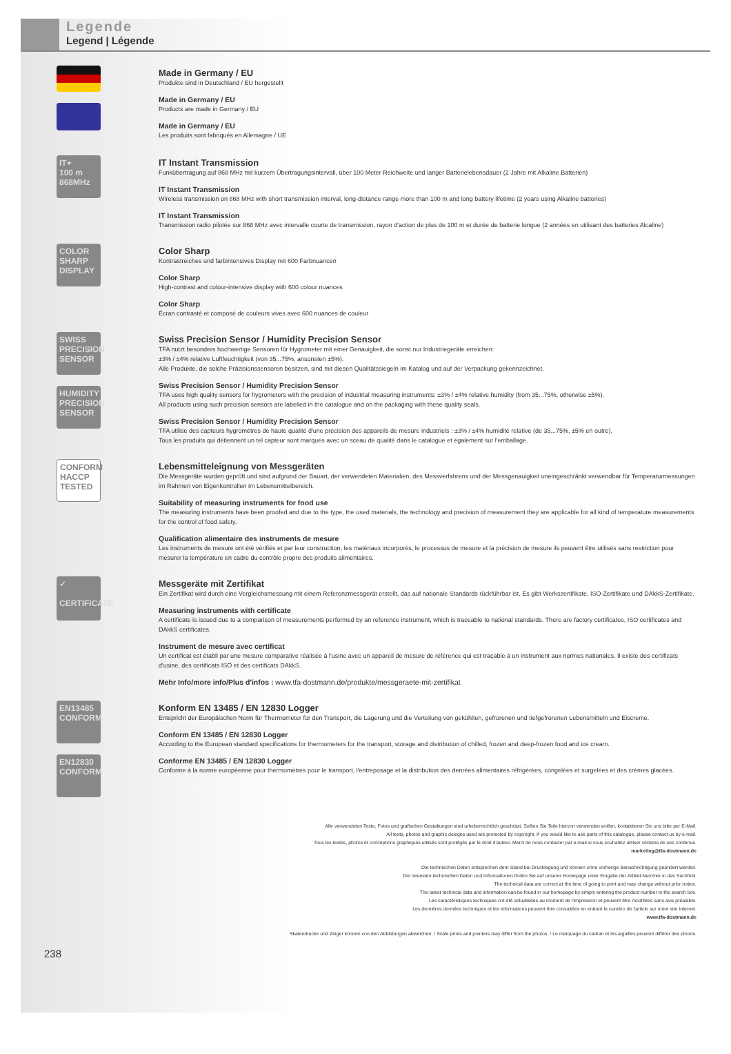Legende
Legend | Légende
Made in Germany / EU
Produkte sind in Deutschland / EU hergestellt
Made in Germany / EU
Products are made in Germany / EU
Made in Germany / EU
Les produits sont fabriqués en Allemagne / UE
IT+
100 m
868MHz
IT Instant Transmission
Funkübertragung auf 868 MHz mit kurzem Übertragungsintervall, über 100 Meter Reichweite und langer Batterielebensdauer (2 Jahre mit Alkaline Batterien)
IT Instant Transmission
Wireless transmission on 868 MHz with short transmission interval, long-distance range more than 100 m and long battery lifetime (2 years using Alkaline batteries)
IT Instant Transmission
Transmission radio pilotée sur 868 MHz avec intervalle courte de transmission, rayon d'action de plus de 100 m et durée de batterie longue (2 années en utilisant des batteries Alcaline)
COLOR
SHARP
DISPLAY
Color Sharp
Kontrastreiches und farbintensives Display mit 600 Farbnuancen
Color Sharp
High-contrast and colour-intensive display with 600 colour nuances
Color Sharp
Écran contrasté et composé de couleurs vives avec 600 nuances de couleur
SWISS
PRECISION
SENSOR
HUMIDITY
PRECISION
SENSOR
Swiss Precision Sensor / Humidity Precision Sensor
TFA nutzt besonders hochwertige Sensoren für Hygrometer mit einer Genauigkeit, die sonst nur Industriegeräte erreichen:
±3% / ±4% relative Luftfeuchtigkeit (von 35...75%, ansonsten ±5%).
Alle Produkte, die solche Präzisionssensoren besitzen, sind mit diesen Qualitätssiegeln im Katalog und auf der Verpackung gekennzeichnet.
Swiss Precision Sensor / Humidity Precision Sensor
TFA uses high quality sensors for hygrometers with the precision of industrial measuring instruments: ±3% / ±4% relative humidity (from 35...75%, otherwise ±5%).
All products using such precision sensors are labelled in the catalogue and on the packaging with these quality seals.
Swiss Precision Sensor / Humidity Precision Sensor
TFA utilise des capteurs hygrométres de haute qualité d'une précision des appareils de mesure industriels : ±3% / ±4% humidité relative (de 35...75%, ±5% en outre).
Tous les produits qui détiennent un tel capteur sont marqués avec un sceau de qualité dans le catalogue et également sur l'emballage.
CONFORM
HACCP
TESTED
Lebensmitteleignung von Messgeräten
Die Messgeräte wurden geprüft und sind aufgrund der Bauart, der verwendeten Materialien, des Messverfahrens und der Messgenauigkeit uneingeschränkt verwendbar für Temperaturmessungen im Rahmen von Eigenkontrollen im Lebensmittelbereich.
Suitability of measuring instruments for food use
The measuring instruments have been proofed and due to the type, the used materials, the technology and precision of measurement they are applicable for all kind of temperature measurements for the control of food safety.
Qualification alimentaire des instruments de mesure
Les instruments de mesure ont été vérifiés et par leur construction, les matériaux incorporés, le processus de mesure et la précision de mesure ils peuvent être utilisés sans restriction pour mesurer la température en cadre du contrôle propre des produits alimentaires.
✓
CERTIFICATE
Messgeräte mit Zertifikat
Ein Zertifikat wird durch eine Vergleichsmessung mit einem Referenzmessgerät erstellt, das auf nationale Standards rückführbar ist. Es gibt Werkszertifikate, ISO-Zertifikate und DAkkS-Zertifikate.
Measuring instruments with certificate
A certificate is issued due to a comparison of measurements performed by an reference instrument, which is traceable to national standards. There are factory certificates, ISO certificates and DAkkS certificates.
Instrument de mesure avec certificat
Un certificat est établi par une mesure comparative réalisée à l'usine avec un appareil de mesure de référence qui est traçable à un instrument aux normes nationales. Il existe des certificats d'usine, des certificats ISO et des certificats DAkkS.
Mehr Info/more info/Plus d'infos : www.tfa-dostmann.de/produkte/messgeraete-mit-zertifikat
EN13485
CONFORM
EN12830
CONFORM
Konform EN 13485 / EN 12830 Logger
Entspricht der Europäischen Norm für Thermometer für den Transport, die Lagerung und die Verteilung von gekühlten, gefrorenen und tiefgefrorenen Lebensmitteln und Eiscreme.
Conform EN 13485 / EN 12830 Logger
According to the European standard specifications for thermometers for the transport, storage and distribution of chilled, frozen and deep-frozen food and ice cream.
Conforme EN 13485 / EN 12830 Logger
Conforme à la norme européenne pour thermomètres pour le transport, l'entreposage et la distribution des denrées alimentaires réfrigérées, congelées et surgelées et des crèmes glacées.
Alle verwendeten Texte, Fotos und grafischen Gestaltungen sind urheberrechtlich geschützt. Sollten Sie Teile hiervon verwenden wollen, kontaktieren Sie uns bitte per E-Mail.
All texts, photos and graphic designs used are protected by copyright. If you would like to use parts of this catalogue, please contact us by e-mail.
Tous les textes, photos et conceptions graphiques utilisés sont protégés par le droit d'auteur. Merci de nous contacter par e-mail si vous souhaitez utiliser certains de ses contenus.
marketing@tfa-dostmann.de
Die technischen Daten entsprechen dem Stand bei Drucklegung und können ohne vorherige Benachrichtigung geändert werden.
Die neuesten technischen Daten und Informationen finden Sie auf unserer Homepage unter Eingabe der Artikel-Nummer in das Suchfeld.
The technical data are correct at the time of going to print and may change without prior notice.
The latest technical data and information can be found in our homepage by simply entering the product number in the search box.
Les caractéristiques techniques ont été actualisées au moment de l'impression et peuvent être modifiées sans avis préalable.
Les dernières données techniques et les informations peuvent être consultées en entrant le numéro de l'article sur notre site Internet.
www.tfa-dostmann.de
Skalendrucke und Zeiger können von den Abbildungen abweichen. / Scale prints and pointers may differ from the photos. / Le marquage du cadran et les aiguilles peuvent différer des photos.
238